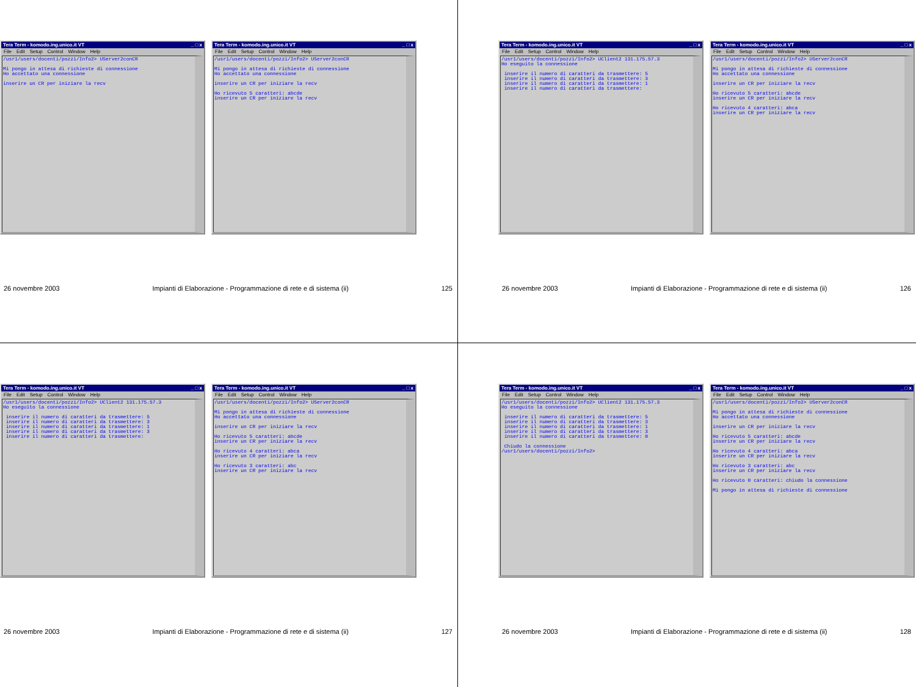Tera Term - komodo.ing.unico.it VT _ □ x
File Edit Setup Control Window Help
/usr1/users/docenti/pozzi/Info2> UServer2conCR Mi pongo in attesa di richieste di connessione Ho accettato una connessione inserire un CR per iniziare la recv
Tera Term - komodo.ing.unico.it VT _ □ x
File Edit Setup Control Window Help
/usr1/users/docenti/pozzi/Info2> UServer2conCR Mi pongo in attesa di richieste di connessione Ho accettato una connessione inserire un CR per iniziare la recv Ho ricevuto 5 caratteri: abcde inserire un CR per iniziare la recv
26 novembre 2003 Impianti di Elaborazione - Programmazione di rete e di sistema (ii) 125
Tera Term - komodo.ing.unico.it VT _ □ x
File Edit Setup Control Window Help
/usr1/users/docenti/pozzi/Info2> UClient2 131.175.57.3 Ho eseguito la connessione inserire il numero di caratteri da trasmettere: 5 inserire il numero di caratteri da trasmettere: 3 inserire il numero di caratteri da trasmettere: 1 inserire il numero di caratteri da trasmettere:
Tera Term - komodo.ing.unico.it VT _ □ x
File Edit Setup Control Window Help
/usr1/users/docenti/pozzi/Info2> UServer2conCR Mi pongo in attesa di richieste di connessione Ho accettato una connessione inserire un CR per iniziare la recv Ho ricevuto 5 caratteri: abcde inserire un CR per iniziare la recv Ho ricevuto 4 caratteri: abca inserire un CR per iniziare la recv
26 novembre 2003 Impianti di Elaborazione - Programmazione di rete e di sistema (ii) 126
Tera Term - komodo.ing.unico.it VT _ □ x
File Edit Setup Control Window Help
/usr1/users/docenti/pozzi/Info2> UClient2 131.175.57.3 Ho eseguito la connessione inserire il numero di caratteri da trasmettere: 5 inserire il numero di caratteri da trasmettere: 3 inserire il numero di caratteri da trasmettere: 1 inserire il numero di caratteri da trasmettere: 3 inserire il numero di caratteri da trasmettere:
Tera Term - komodo.ing.unico.it VT _ □ x
File Edit Setup Control Window Help
/usr1/users/docenti/pozzi/Info2> UServer2conCR Mi pongo in attesa di richieste di connessione Ho accettato una connessione inserire un CR per iniziare la recv Ho ricevuto 5 caratteri: abcde inserire un CR per iniziare la recv Ho ricevuto 4 caratteri: abca inserire un CR per iniziare la recv Ho ricevuto 3 caratteri: abc inserire un CR per iniziare la recv
26 novembre 2003 Impianti di Elaborazione - Programmazione di rete e di sistema (ii) 127
Tera Term - komodo.ing.unico.it VT _ □ x
File Edit Setup Control Window Help
/usr1/users/docenti/pozzi/Info2> UClient2 131.175.57.3 Ho eseguito la connessione inserire il numero di caratteri da trasmettere: 5 inserire il numero di caratteri da trasmettere: 3 inserire il numero di caratteri da trasmettere: 1 inserire il numero di caratteri da trasmettere: 3 inserire il numero di caratteri da trasmettere: 0 Chiudo la connessione /usr1/users/docenti/pozzi/Info2>
Tera Term - komodo.ing.unico.it VT _ □ x
File Edit Setup Control Window Help
/usr1/users/docenti/pozzi/Info2> UServer2conCR Mi pongo in attesa di richieste di connessione Ho accettato una connessione inserire un CR per iniziare la recv Ho ricevuto 5 caratteri: abcde inserire un CR per iniziare la recv Ho ricevuto 4 caratteri: abca inserire un CR per iniziare la recv Ho ricevuto 3 caratteri: abc inserire un CR per iniziare la recv Ho ricevuto 0 caratteri: chiudo la connessione Mi pongo in attesa di richieste di connessione
26 novembre 2003 Impianti di Elaborazione - Programmazione di rete e di sistema (ii) 128